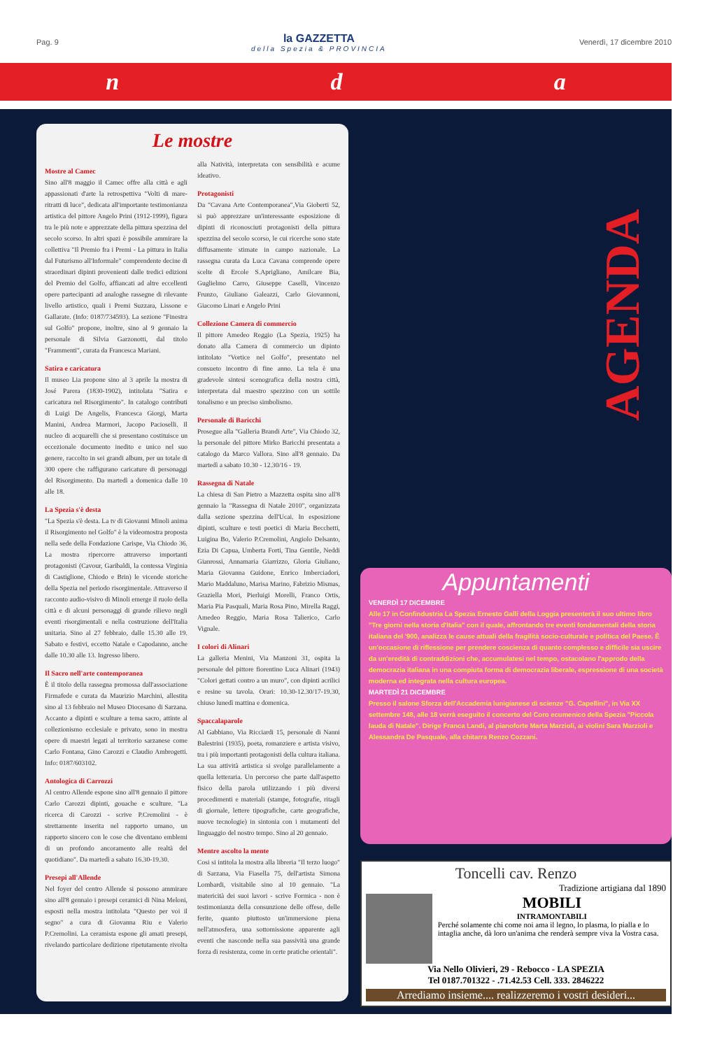Pag. 9
la GAZZETTA
della Spezia & PROVINCIA
Venerdì, 17 dicembre 2010
n d a
Le mostre
Mostre al Camec
Sino all'8 maggio il Camec offre alla città e agli appassionati d'arte la retrospettiva "Volti di mare-ritratti di luce", dedicata all'importante testimonianza artistica del pittore Angelo Prini (1912-1999), figura tra le più note e apprezzate della pittura spezzina del secolo scorso. In altri spazi è possibile ammirare la collettiva "Il Premio fra i Premi - La pittura in Italia dal Futurismo all'Informale" comprendente decine di straordinari dipinti provenienti dalle tredici edizioni del Premio del Golfo, affiancati ad altre eccellenti opere partecipanti ad analoghe rassegne di rilevante livello artistico, quali i Premi Suzzara, Lissone e Gallarate. (Info: 0187/734593). La sezione "Finestra sul Golfo" propone, inoltre, sino al 9 gennaio la personale di Silvia Garzonotti, dal titolo "Frammenti", curata da Francesca Mariani.
Satira e caricatura
Il museo Lia propone sino al 3 aprile la mostra di José Parera (1830-1902), intitolata "Satira e caricatura nel Risorgimento". In catalogo contributi di Luigi De Angelis, Francesca Giorgi, Marta Manini, Andrea Marmori, Jacopo Pacioselli. Il nucleo di acquarelli che si presentano costituisce un eccezionale documento inedito e unico nel suo genere, raccolto in sei grandi album, per un totale di 300 opere che raffigurano caricature di personaggi del Risorgimento. Da martedì a domenica dalle 10 alle 18.
La Spezia s'è desta
"La Spezia s'è desta. La tv di Giovanni Minoli anima il Risorgimento nel Golfo" è la videomostra proposta nella sede della Fondazione Carispe, Via Chiodo 36. La mostra ripercorre attraverso importanti protagonisti (Cavour, Garibaldi, la contessa Virginia di Castiglione, Chiodo e Brin) le vicende storiche della Spezia nel periodo risorgimentale. Attraverso il racconto audio-visivo di Minoli emerge il ruolo della città e di alcuni personaggi di grande rilievo negli eventi risorgimentali e nella costruzione dell'Italia unitaria. Sino al 27 febbraio, dalle 15.30 alle 19. Sabato e festivi, eccetto Natale e Capodanno, anche dalle 10.30 alle 13. Ingresso libero.
Il Sacro nell'arte contemporanea
È il titolo della rassegna promossa dall'associazione Firmafede e curata da Maurizio Marchini, allestita sino al 13 febbraio nel Museo Diocesano di Sarzana. Accanto a dipinti e sculture a tema sacro, attinte al collezionismo ecclesiale e privato, sono in mostra opere di maestri legati al territorio sarzanese come Carlo Fontana, Gino Carozzi e Claudio Ambrogetti. Info: 0187/603102.
Antologica di Carrozzi
Al centro Allende espone sino all'8 gennaio il pittore Carlo Carozzi dipinti, gouache e sculture. "La ricerca di Carozzi - scrive P.Cremolini - è strettamente inserita nel rapporto umano, un rapporto sincero con le cose che diventano emblemi di un profondo ancoramento alle realtà del quotidiano". Da martedì a sabato 16.30-19.30.
Presepi all'Allende
Nel foyer del centro Allende si possono ammirare sino all'8 gennaio i presepi ceramici di Nina Meloni, esposti nella mostra intitolata "Questo per voi il segno" a cura di Giovanna Riu e Valerio P.Cremolini. La ceramista espone gli amati presepi, rivelando particolare dedizione ripetutamente rivolta alla Natività, interpretata con sensibilità e acume ideativo.
Protagonisti
Da "Cavana Arte Contemporanea",Via Gioberti 52, si può apprezzare un'interessante esposizione di dipinti di riconosciuti protagonisti della pittura spezzina del secolo scorso, le cui ricerche sono state diffusamente stimate in campo nazionale. La rassegna curata da Luca Cavana comprende opere scelte di Ercole S.Aprigliano, Amilcare Bia, Guglielmo Carro, Giuseppe Caselli, Vincenzo Frunzo, Giuliano Galeazzi, Carlo Giovannoni, Giacomo Linari e Angelo Prini
Collezione Camera di commercio
Il pittore Amedeo Reggio (La Spezia, 1925) ha donato alla Camera di commercio un dipinto intitolato "Vortice nel Golfo", presentato nel consueto incontro di fine anno. La tela è una gradevole sintesi scenografica della nostra città, interpretata dal maestro spezzino con un sottile tonalismo e un preciso simbolismo.
Personale di Baricchi
Prosegue alla "Galleria Brandi Arte", Via Chiodo 32, la personale del pittore Mirko Baricchi presentata a catalogo da Marco Vallora. Sino all'8 gennaio. Da martedì a sabato 10.30 - 12.30/16 - 19.
Rassegna di Natale
La chiesa di San Pietro a Mazzetta ospita sino all'8 gennaio la "Rassegna di Natale 2010", organizzata dalla sezione spezzina dell'Ucai. In esposizione dipinti, sculture e testi poetici di Maria Becchetti, Luigina Bo, Valerio P.Cremolini, Angiolo Delsanto, Ezia Di Capua, Umberta Forti, Tina Gentile, Neddi Gianrossi, Annamaria Giarrizzo, Gloria Giuliano, Maria Giovanna Guidone, Enrico Imberciadori, Mario Maddaluno, Marisa Marino, Fabrizio Mismas, Graziella Mori, Pierluigi Morelli, Franco Ortis, Maria Pia Pasquali, Maria Rosa Pino, Mirella Raggi, Amedeo Reggio, Maria Rosa Talierico, Carlo Vignale.
I colori di Alinari
La galleria Menini, Via Manzoni 31, ospita la personale del pittore fiorentino Luca Alinari (1943) "Colori gettati contro a un muro", con dipinti acrilici e resine su tavola. Orari: 10.30-12.30/17-19.30, chiuso lunedì mattina e domenica.
Spaccalaparole
Al Gabbiano, Via Ricciardi 15, personale di Nanni Balestrini (1935), poeta, romanziere e artista visivo, tra i più importanti protagonisti della cultura italiana. La sua attività artistica si svolge parallelamente a quella letteraria. Un percorso che parte dall'aspetto fisico della parola utilizzando i più diversi procedimenti e materiali (stampe, fotografie, ritagli di giornale, lettere tipografiche, carte geografiche, nuove tecnologie) in sintonia con i mutamenti del linguaggio del nostro tempo. Sino al 20 gennaio.
Mentre ascolto la mente
Cosi si intitola la mostra alla libreria "Il terzo luogo" di Sarzana, Via Fiasella 75, dell'artista Simona Lombardi, visitabile sino al 10 gennaio. "La matericità dei suoi lavori - scrive Formica - non è testimonianza della consunzione delle offese, delle ferite, quanto piuttosto un'immersione piena nell'atmosfera, una sottomissione apparente agli eventi che nasconde nella sua passività una grande forza di resistenza, come in certe pratiche orientali".
AGENDA
Appuntamenti
VENERDÌ 17 DICEMBRE
Alle 17 in Confindustria La Spezia Ernesto Galli della Loggia presenterà il suo ultimo libro "Tre giorni nella storia d'Italia" con il quale, affrontando tre eventi fondamentali della storia italiana del '900, analizza le cause attuali della fragilità socio-culturale e politica del Paese. È un'occasione di riflessione per prendere coscienza di quanto complesso e difficile sia uscire da un'eredità di contraddizioni che, accumulatesi nel tempo, ostacolano l'approdo della democrazia italiana in una compiuta forma di democrazia liberale, espressione di una società moderna ed integrata nella cultura europea.
MARTEDÌ 21 DICEMBRE
Presso il salone Sforza dell'Accademia lunigianese di scienze "G. Capellini", in Via XX settembre 148, alle 18 verrà eseguito il concerto del Coro ecumenico della Spezia "Piccola lauda di Natale". Dirige Franca Landi, al pianoforte Marta Marzioli, ai violini Sara Marzioli e Alessandra De Pasquale, alla chitarra Renzo Cozzani.
Toncelli cav. Renzo
Tradizione artigiana dal 1890
MOBILI
INTRAMONTABILI
Perché solamente chi come noi ama il legno, lo plasma, lo pialla e lo intaglia anche, dà loro un'anima che renderà sempre viva la Vostra casa.
Via Nello Olivieri, 29 - Rebocco - LA SPEZIA
Tel 0187.701322 - .71.42.53 Cell. 333. 2846222
Arrediamo insieme.... realizzeremo i vostri desideri...